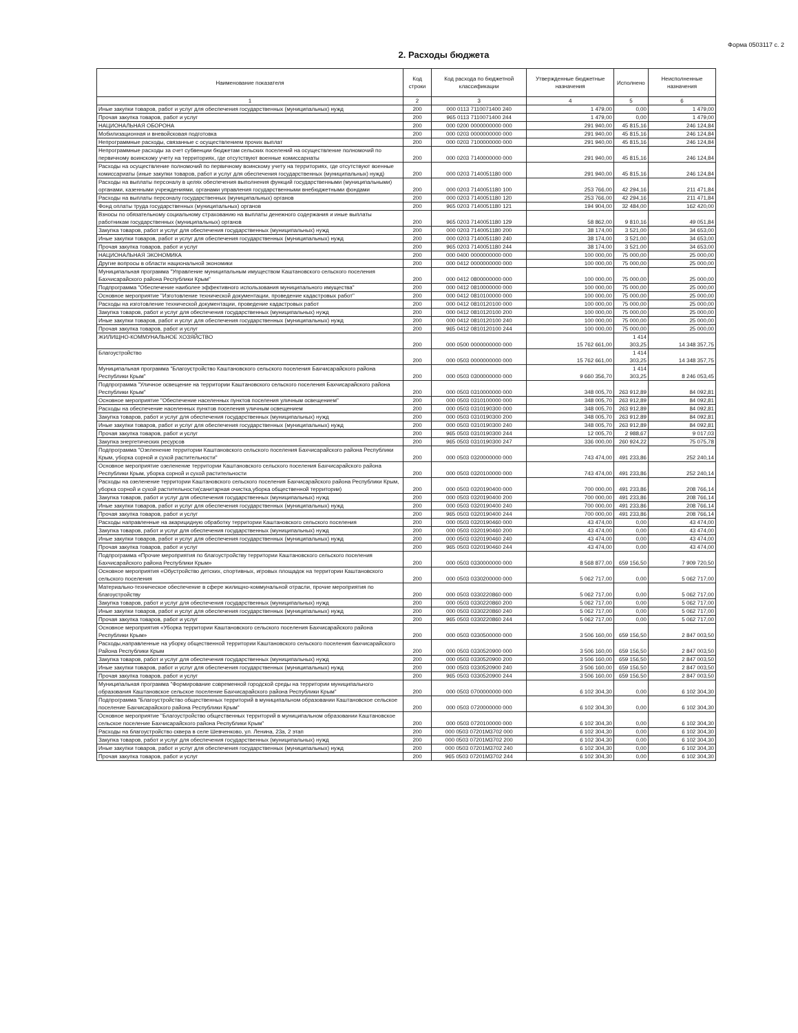Форма 0503117 с. 2
2. Расходы бюджета
| Наименование показателя | Код строки | Код расхода по бюджетной классификации | Утвержденные бюджетные назначения | Исполнено | Неисполненные назначения |
| --- | --- | --- | --- | --- | --- |
| 1 | 2 | 3 | 4 | 5 | 6 |
| Иные закупки товаров, работ и услуг для обеспечения государственных (муниципальных) нужд | 200 | 000 0113 7110071400 240 | 1 479,00 | 0,00 | 1 479,00 |
| Прочая закупка товаров, работ и услуг | 200 | 965 0113 7110071400 244 | 1 479,00 | 0,00 | 1 479,00 |
| НАЦИОНАЛЬНАЯ ОБОРОНА | 200 | 000 0200 0000000000 000 | 291 940,00 | 45 815,16 | 246 124,84 |
| Мобилизационная и вневойсковая подготовка | 200 | 000 0203 0000000000 000 | 291 940,00 | 45 815,16 | 246 124,84 |
| Непрограммные расходы, связанные с осуществлением прочих выплат | 200 | 000 0203 7100000000 000 | 291 940,00 | 45 815,16 | 246 124,84 |
| Непрограммные расходы за счет субвенции бюджетам сельских поселений на осуществление полномочий по первичному воинскому учету на территориях, где отсутствуют военные комиссариаты | 200 | 000 0203 7140000000 000 | 291 940,00 | 45 815,16 | 246 124,84 |
| Расходы на осуществление полномочий по первичному воинскому учету на территориях, где отсутствуют военные комиссариаты (иные закупки товаров, работ и услуг для обеспечения государственных (муниципальных) нужд) | 200 | 000 0203 7140051180 000 | 291 940,00 | 45 815,16 | 246 124,84 |
| Расходы на выплаты персоналу в целях обеспечения выполнения функций государственными (муниципальными) органами, казенными учреждениями, органами управления государственными внебюджетными фондами | 200 | 000 0203 7140051180 100 | 253 766,00 | 42 294,16 | 211 471,84 |
| Расходы на выплаты персоналу государственных (муниципальных) органов | 200 | 000 0203 7140051180 120 | 253 766,00 | 42 294,16 | 211 471,84 |
| Фонд оплаты труда государственных (муниципальных) органов | 200 | 965 0203 7140051180 121 | 194 904,00 | 32 484,00 | 162 420,00 |
| Взносы по обязательному социальному страхованию на выплаты денежного содержания и иные выплаты работникам государственных (муниципальных) органов | 200 | 965 0203 7140051180 129 | 58 862,00 | 9 810,16 | 49 051,84 |
| Закупка товаров, работ и услуг для обеспечения государственных (муниципальных) нужд | 200 | 000 0203 7140051180 200 | 38 174,00 | 3 521,00 | 34 653,00 |
| Иные закупки товаров, работ и услуг для обеспечения государственных (муниципальных) нужд | 200 | 000 0203 7140051180 240 | 38 174,00 | 3 521,00 | 34 653,00 |
| Прочая закупка товаров, работ и услуг | 200 | 965 0203 7140051180 244 | 38 174,00 | 3 521,00 | 34 653,00 |
| НАЦИОНАЛЬНАЯ ЭКОНОМИКА | 200 | 000 0400 0000000000 000 | 100 000,00 | 75 000,00 | 25 000,00 |
| Другие вопросы в области национальной экономики | 200 | 000 0412 0000000000 000 | 100 000,00 | 75 000,00 | 25 000,00 |
| Муниципальная программа "Управление муниципальным имуществом Каштановского сельского поселения Бахчисарайского района Республики Крым" | 200 | 000 0412 0800000000 000 | 100 000,00 | 75 000,00 | 25 000,00 |
| Подпрограмма "Обеспечение наиболее эффективного использования муниципального имущества" | 200 | 000 0412 0810000000 000 | 100 000,00 | 75 000,00 | 25 000,00 |
| Основное мероприятие "Изготовление технической документации, проведение кадастровых работ" | 200 | 000 0412 0810100000 000 | 100 000,00 | 75 000,00 | 25 000,00 |
| Расходы на изготовление технической документации, проведение кадастровых работ | 200 | 000 0412 0810120100 000 | 100 000,00 | 75 000,00 | 25 000,00 |
| Закупка товаров, работ и услуг для обеспечения государственных (муниципальных) нужд | 200 | 000 0412 0810120100 200 | 100 000,00 | 75 000,00 | 25 000,00 |
| Иные закупки товаров, работ и услуг для обеспечения государственных (муниципальных) нужд | 200 | 000 0412 0810120100 240 | 100 000,00 | 75 000,00 | 25 000,00 |
| Прочая закупка товаров, работ и услуг | 200 | 965 0412 0810120100 244 | 100 000,00 | 75 000,00 | 25 000,00 |
| ЖИЛИЩНО-КОММУНАЛЬНОЕ ХОЗЯЙСТВО | 200 | 000 0500 0000000000 000 | 15 762 661,00 | 1 414 303,25 | 14 348 357,75 |
| Благоустройство | 200 | 000 0503 0000000000 000 | 15 762 661,00 | 1 414 303,25 | 14 348 357,75 |
| Муниципальная программа "Благоустройство Каштановского сельского поселения Бахчисарайского района Республики Крым" | 200 | 000 0503 0300000000 000 | 9 660 356,70 | 1 414 303,25 | 8 246 053,45 |
| Подпрограмма "Уличное освещение на территории Каштановского сельского поселения Бахчисарайского района Республики Крым" | 200 | 000 0503 0310000000 000 | 348 005,70 | 263 912,89 | 84 092,81 |
| Основное мероприятие "Обеспечение населенных пунктов поселения уличным освещением" | 200 | 000 0503 0310100000 000 | 348 005,70 | 263 912,89 | 84 092,81 |
| Расходы на обеспечение населенных пунктов поселения уличным освещением | 200 | 000 0503 0310190300 000 | 348 005,70 | 263 912,89 | 84 092,81 |
| Закупка товаров, работ и услуг для обеспечения государственных (муниципальных) нужд | 200 | 000 0503 0310190300 200 | 348 005,70 | 263 912,89 | 84 092,81 |
| Иные закупки товаров, работ и услуг для обеспечения государственных (муниципальных) нужд | 200 | 000 0503 0310190300 240 | 348 005,70 | 263 912,89 | 84 092,81 |
| Прочая закупка товаров, работ и услуг | 200 | 965 0503 0310190300 244 | 12 005,70 | 2 988,67 | 9 017,03 |
| Закупка энергетических ресурсов | 200 | 965 0503 0310190300 247 | 336 000,00 | 260 924,22 | 75 075,78 |
| Подпрограмма "Озеленение территории Каштановского сельского поселения Бахчисарайского района Республики Крым, уборка сорной и сухой растительности" | 200 | 000 0503 0320000000 000 | 743 474,00 | 491 233,86 | 252 240,14 |
| Основное мероприятие озеленение территории Каштановского сельского поселения Бахчисарайского района Республики Крым, уборка сорной и сухой растительности | 200 | 000 0503 0320100000 000 | 743 474,00 | 491 233,86 | 252 240,14 |
| Расходы на озеленение территории Каштановского сельского поселения Бахчисарайского района Республики Крым, уборка сорной и сухой растительности(санитарная очистка,уборка общественной территории) | 200 | 000 0503 0320190400 000 | 700 000,00 | 491 233,86 | 208 766,14 |
| Закупка товаров, работ и услуг для обеспечения государственных (муниципальных) нужд | 200 | 000 0503 0320190400 200 | 700 000,00 | 491 233,86 | 208 766,14 |
| Иные закупки товаров, работ и услуг для обеспечения государственных (муниципальных) нужд | 200 | 000 0503 0320190400 240 | 700 000,00 | 491 233,86 | 208 766,14 |
| Прочая закупка товаров, работ и услуг | 200 | 965 0503 0320190400 244 | 700 000,00 | 491 233,86 | 208 766,14 |
| Расходы направленные на акарицидную обработку территории Каштановского сельского поселения | 200 | 000 0503 0320190460 000 | 43 474,00 | 0,00 | 43 474,00 |
| Закупка товаров, работ и услуг для обеспечения государственных (муниципальных) нужд | 200 | 000 0503 0320190460 200 | 43 474,00 | 0,00 | 43 474,00 |
| Иные закупки товаров, работ и услуг для обеспечения государственных (муниципальных) нужд | 200 | 000 0503 0320190460 240 | 43 474,00 | 0,00 | 43 474,00 |
| Прочая закупка товаров, работ и услуг | 200 | 965 0503 0320190460 244 | 43 474,00 | 0,00 | 43 474,00 |
| Подпрограмма «Прочие мероприятия по благоустройству территории Каштановского сельского поселения Бахчисарайского района Республики Крым» | 200 | 000 0503 0330000000 000 | 8 568 877,00 | 659 156,50 | 7 909 720,50 |
| Основное мероприятия «Обустройство детских, спортивных, игровых площадок на территории Каштановского сельского поселения | 200 | 000 0503 0330200000 000 | 5 062 717,00 | 0,00 | 5 062 717,00 |
| Материально-техническое обеспечение в сфере жилищно-коммунальной отрасли, прочие мероприятия по благоустройству | 200 | 000 0503 0330220860 000 | 5 062 717,00 | 0,00 | 5 062 717,00 |
| Закупка товаров, работ и услуг для обеспечения государственных (муниципальных) нужд | 200 | 000 0503 0330220860 200 | 5 062 717,00 | 0,00 | 5 062 717,00 |
| Иные закупки товаров, работ и услуг для обеспечения государственных (муниципальных) нужд | 200 | 000 0503 0330220860 240 | 5 062 717,00 | 0,00 | 5 062 717,00 |
| Прочая закупка товаров, работ и услуг | 200 | 965 0503 0330220860 244 | 5 062 717,00 | 0,00 | 5 062 717,00 |
| Основное мероприятия «Уборка территории Каштановского сельского поселения Бахчисарайского района Республики Крым» | 200 | 000 0503 0330500000 000 | 3 506 160,00 | 659 156,50 | 2 847 003,50 |
| Расходы,направленные на уборку общественной территории Каштановского сельского поселения бахчисарайского Района Республики Крым | 200 | 000 0503 0330520900 000 | 3 506 160,00 | 659 156,50 | 2 847 003,50 |
| Закупка товаров, работ и услуг для обеспечения государственных (муниципальных) нужд | 200 | 000 0503 0330520900 200 | 3 506 160,00 | 659 156,50 | 2 847 003,50 |
| Иные закупки товаров, работ и услуг для обеспечения государственных (муниципальных) нужд | 200 | 000 0503 0330520900 240 | 3 506 160,00 | 659 156,50 | 2 847 003,50 |
| Прочая закупка товаров, работ и услуг | 200 | 965 0503 0330520900 244 | 3 506 160,00 | 659 156,50 | 2 847 003,50 |
| Муниципальная программа "Формирование современной городской среды на территории муниципального образования Каштановское сельское поселение Бахчисарайского района Республики Крым" | 200 | 000 0503 0700000000 000 | 6 102 304,30 | 0,00 | 6 102 304,30 |
| Подпрограмма "Благоустройство общественных территорий в муниципальном образовании Каштановское сельское поселение Бахчисарайского района Республики Крым" | 200 | 000 0503 0720000000 000 | 6 102 304,30 | 0,00 | 6 102 304,30 |
| Основное мероприятие "Благоустройство общественных территорий в муниципальном образовании Каштановское сельское поселение Бахчисарайского района Республики Крым" | 200 | 000 0503 0720100000 000 | 6 102 304,30 | 0,00 | 6 102 304,30 |
| Расходы на благоустройство сквера в селе Шевченково, ул. Ленина, 23а, 2 этап | 200 | 000 0503 07201M3702 000 | 6 102 304,30 | 0,00 | 6 102 304,30 |
| Закупка товаров, работ и услуг для обеспечения государственных (муниципальных) нужд | 200 | 000 0503 07201M3702 200 | 6 102 304,30 | 0,00 | 6 102 304,30 |
| Иные закупки товаров, работ и услуг для обеспечения государственных (муниципальных) нужд | 200 | 000 0503 07201M3702 240 | 6 102 304,30 | 0,00 | 6 102 304,30 |
| Прочая закупка товаров, работ и услуг | 200 | 965 0503 07201M3702 244 | 6 102 304,30 | 0,00 | 6 102 304,30 |